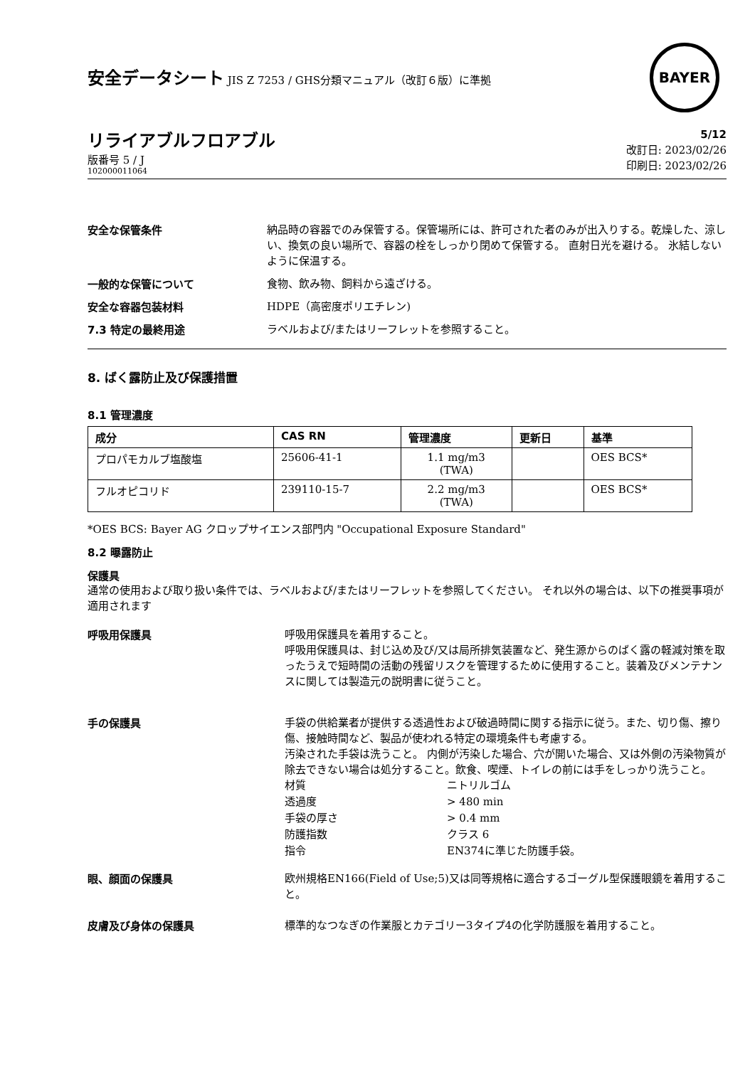安全データシート JIS Z 7253 / GHS分類マニュアル（改訂６版）に準拠
BAYER
リライアブルフロアブル
版番号 5 / J
102000011064
5/12
改訂日: 2023/02/26
印刷日: 2023/02/26
安全な保管条件
納品時の容器でのみ保管する。保管場所には、許可された者のみが出入りする。乾燥した、涼しい、換気の良い場所で、容器の栓をしっかり閉めて保管する。 直射日光を避ける。 氷結しないように保温する。
一般的な保管について
食物、飲み物、飼料から遠ざける。
安全な容器包装材料
HDPE（高密度ポリエチレン)
7.3 特定の最終用途
ラベルおよび/またはリーフレットを参照すること。
8. ばく露防止及び保護措置
8.1 管理濃度
| 成分 | CAS RN | 管理濃度 | 更新日 | 基準 |
| --- | --- | --- | --- | --- |
| プロパモカルブ塩酸塩 | 25606-41-1 | 1.1 mg/m3 (TWA) | | OES BCS* |
| フルオピコリド | 239110-15-7 | 2.2 mg/m3 (TWA) | | OES BCS* |
*OES BCS: Bayer AG クロップサイエンス部門内 "Occupational Exposure Standard"
8.2 曝露防止
保護具
通常の使用および取り扱い条件では、ラベルおよび/またはリーフレットを参照してください。 それ以外の場合は、以下の推奨事項が適用されます
呼吸用保護具
呼吸用保護具を着用すること。
呼吸用保護具は、封じ込め及び/又は局所排気装置など、発生源からのばく露の軽減対策を取ったうえで短時間の活動の残留リスクを管理するために使用すること。装着及びメンテナンスに関しては製造元の説明書に従うこと。
手の保護具
手袋の供給業者が提供する透過性および破過時間に関する指示に従う。また、切り傷、擦り傷、接触時間など、製品が使われる特定の環境条件も考慮する。
汚染された手袋は洗うこと。 内側が汚染した場合、穴が開いた場合、又は外側の汚染物質が除去できない場合は処分すること。飲食、喫煙、トイレの前には手をしっかり洗うこと。
材質
ニトリルゴム
透過度
> 480 min
手袋の厚さ
> 0.4 mm
防護指数
クラス 6
指令
EN374に準じた防護手袋。
眼、顔面の保護具
欧州規格EN166(Field of Use;5)又は同等規格に適合するゴーグル型保護眼鏡を着用すること。
皮膚及び身体の保護具
標準的なつなぎの作業服とカテゴリー3タイプ4の化学防護服を着用すること。